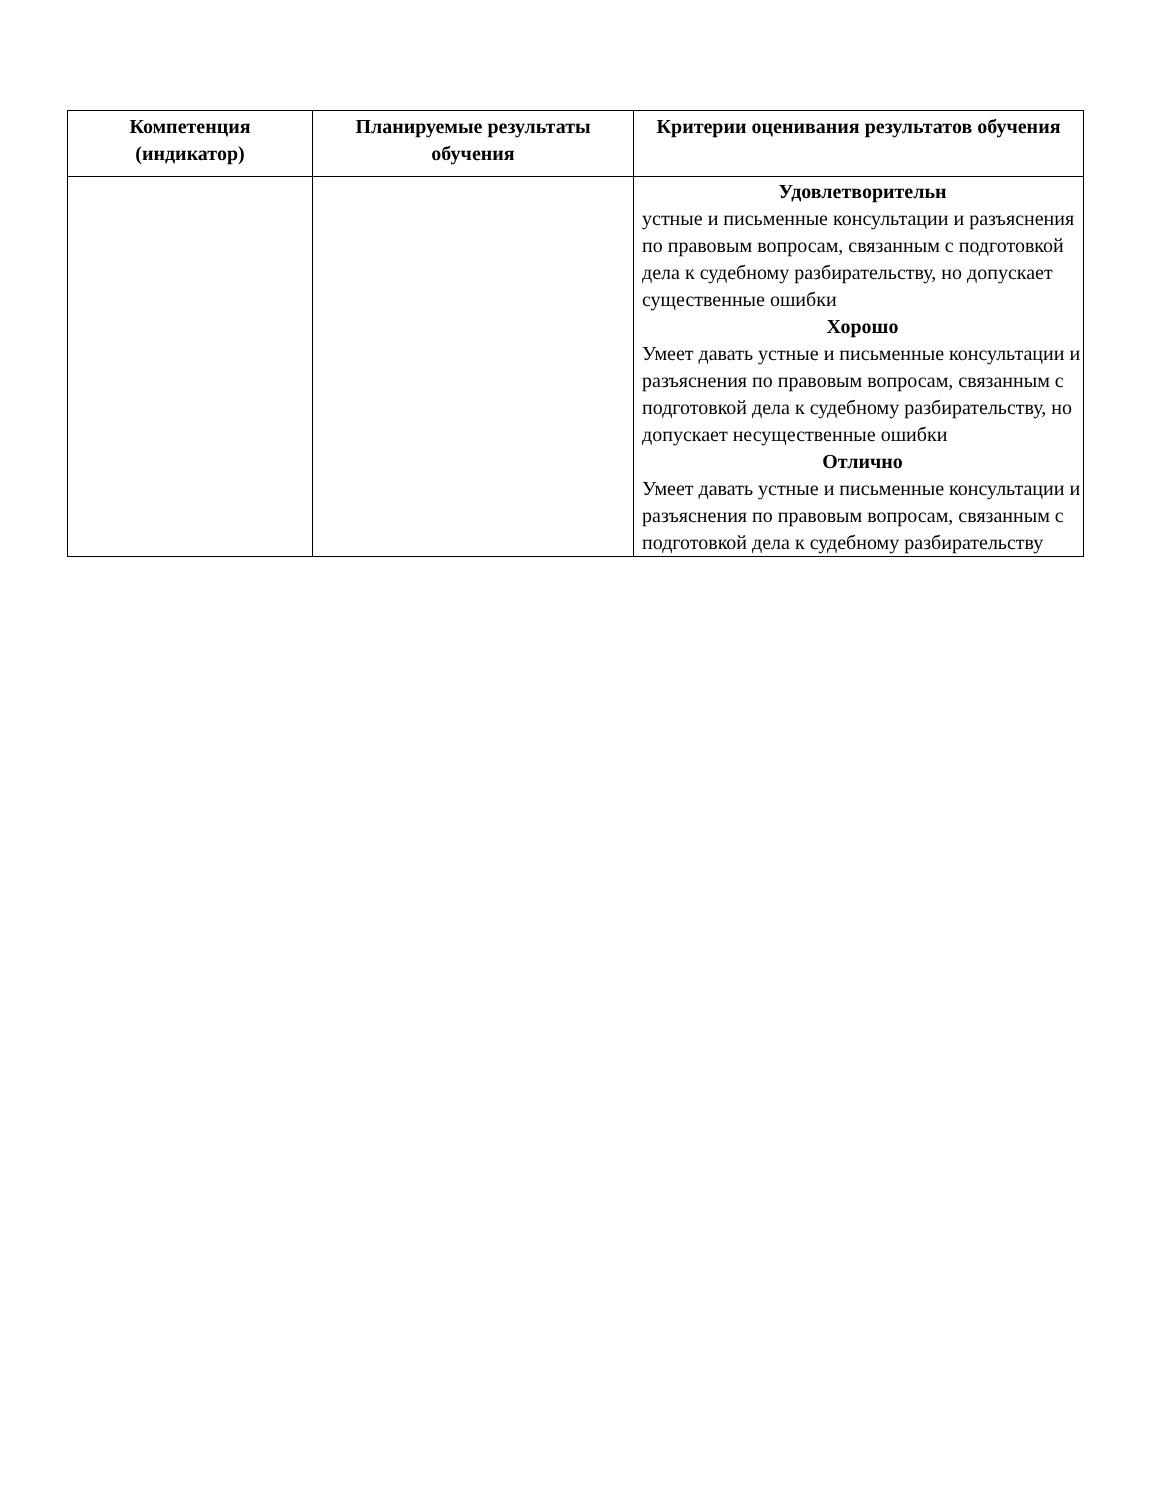| Компетенция (индикатор) | Планируемые результаты обучения | Критерии оценивания результатов обучения |
| --- | --- | --- |
| | | Удовлетворительн устные и письменные консультации и разъяснения по правовым вопросам, связанным с подготовкой дела к судебному разбирательству, но допускает существенные ошибки Хорошо Умеет давать устные и письменные консультации и разъяснения по правовым вопросам, связанным с подготовкой дела к судебному разбирательству, но допускает несущественные ошибки Отлично Умеет давать устные и письменные консультации и разъяснения по правовым вопросам, связанным с подготовкой дела к судебному разбирательству |